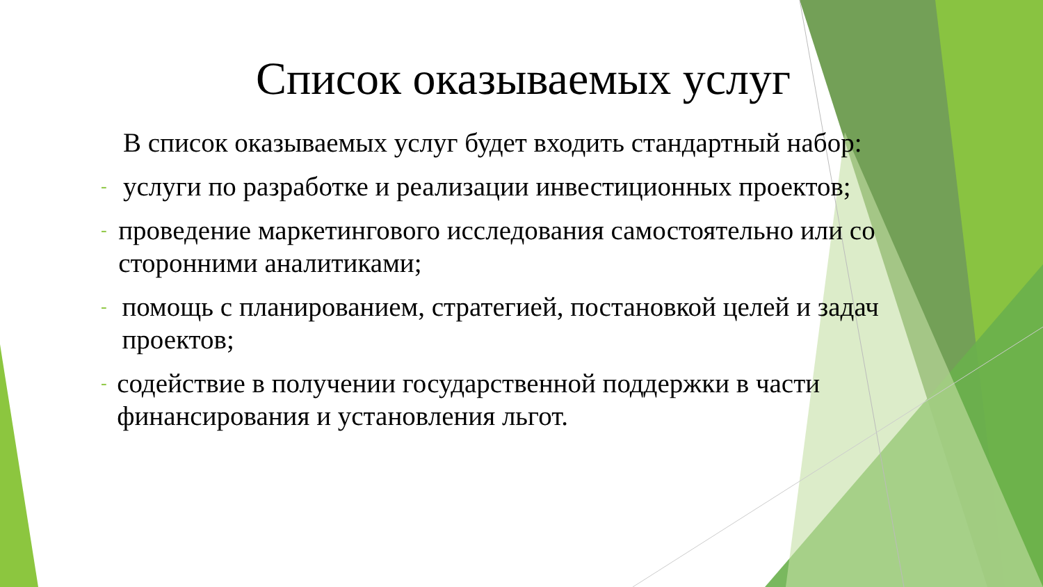Список оказываемых услуг
В список оказываемых услуг будет входить стандартный набор:
- услуги по разработке и реализации инвестиционных проектов;
- проведение маркетингового исследования самостоятельно или со сторонними аналитиками;
- помощь с планированием, стратегией, постановкой целей и задач проектов;
- содействие в получении государственной поддержки в части финансирования и установления льгот.